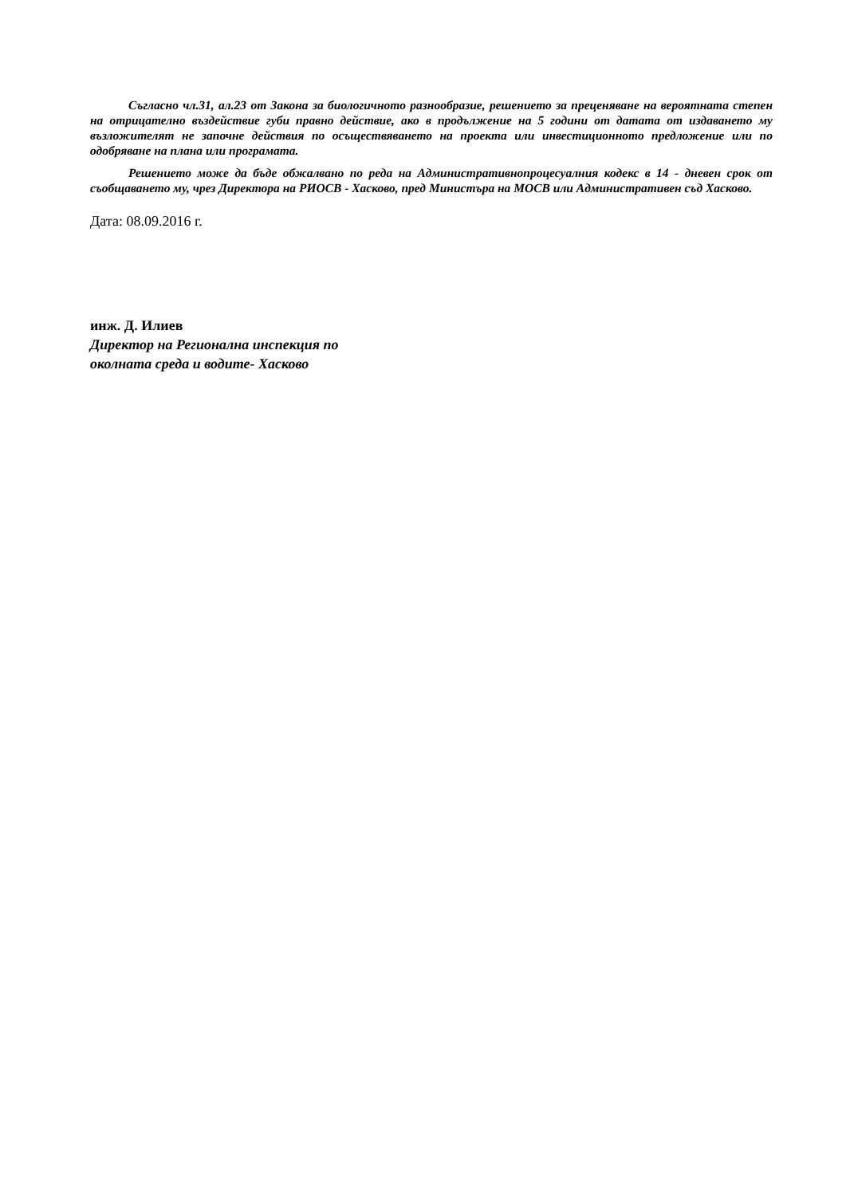Съгласно чл.31, ал.23 от Закона за биологичното разнообразие, решението за преценяване на вероятната степен на отрицателно въздействие губи правно действие, ако в продължение на 5 години от датата от издаването му възложителят не започне действия по осъществяването на проекта или инвестиционното предложение или по одобряване на плана или програмата.
Решението може да бъде обжалвано по реда на Административнопроцесуалния кодекс в 14 - дневен срок от съобщаването му, чрез Директора на РИОСВ - Хасково, пред Министъра на МОСВ или Административен съд Хасково.
Дата: 08.09.2016 г.
инж. Д. Илиев
Директор на Регионална инспекция по
околната среда и водите- Хасково